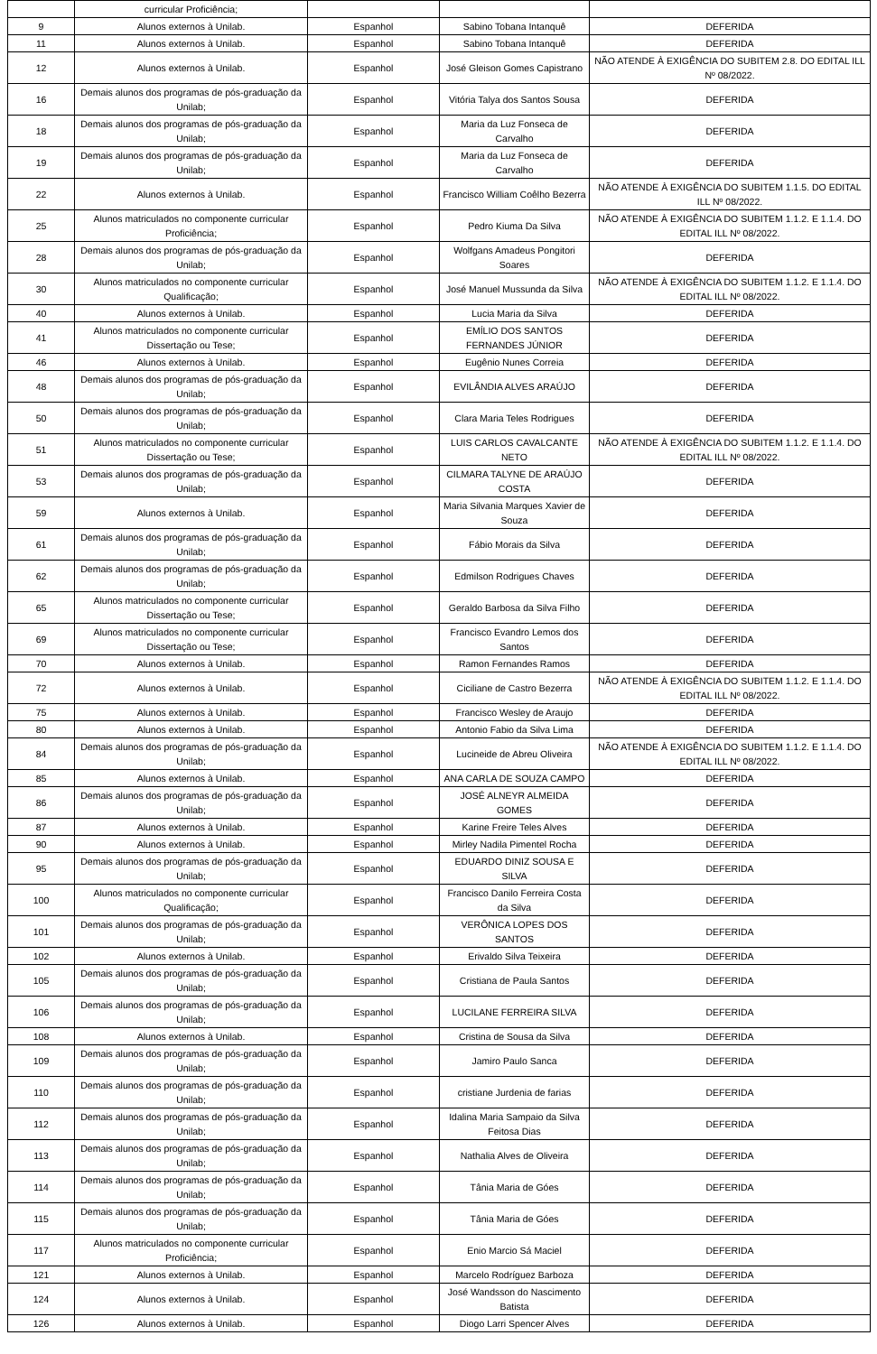| | curricular Proficiência; | | | |
| 9 | Alunos externos à Unilab. | Espanhol | Sabino Tobana Intanquê | DEFERIDA |
| 11 | Alunos externos à Unilab. | Espanhol | Sabino Tobana Intanquê | DEFERIDA |
| 12 | Alunos externos à Unilab. | Espanhol | José Gleison Gomes Capistrano | NÃO ATENDE À EXIGÊNCIA DO SUBITEM 2.8. DO EDITAL ILL Nº 08/2022. |
| 16 | Demais alunos dos programas de pós-graduação da Unilab; | Espanhol | Vitória Talya dos Santos Sousa | DEFERIDA |
| 18 | Demais alunos dos programas de pós-graduação da Unilab; | Espanhol | Maria da Luz Fonseca de Carvalho | DEFERIDA |
| 19 | Demais alunos dos programas de pós-graduação da Unilab; | Espanhol | Maria da Luz Fonseca de Carvalho | DEFERIDA |
| 22 | Alunos externos à Unilab. | Espanhol | Francisco William Coêlho Bezerra | NÃO ATENDE À EXIGÊNCIA DO SUBITEM 1.1.5. DO EDITAL ILL Nº 08/2022. |
| 25 | Alunos matriculados no componente curricular Proficiência; | Espanhol | Pedro Kiuma Da Silva | NÃO ATENDE À EXIGÊNCIA DO SUBITEM 1.1.2. E 1.1.4. DO EDITAL ILL Nº 08/2022. |
| 28 | Demais alunos dos programas de pós-graduação da Unilab; | Espanhol | Wolfgans Amadeus Pongitori Soares | DEFERIDA |
| 30 | Alunos matriculados no componente curricular Qualificação; | Espanhol | José Manuel Mussunda da Silva | NÃO ATENDE À EXIGÊNCIA DO SUBITEM 1.1.2. E 1.1.4. DO EDITAL ILL Nº 08/2022. |
| 40 | Alunos externos à Unilab. | Espanhol | Lucia Maria da Silva | DEFERIDA |
| 41 | Alunos matriculados no componente curricular Dissertação ou Tese; | Espanhol | EMÍLIO DOS SANTOS FERNANDES JÚNIOR | DEFERIDA |
| 46 | Alunos externos à Unilab. | Espanhol | Eugênio Nunes Correia | DEFERIDA |
| 48 | Demais alunos dos programas de pós-graduação da Unilab; | Espanhol | EVILÂNDIA ALVES ARAÚJO | DEFERIDA |
| 50 | Demais alunos dos programas de pós-graduação da Unilab; | Espanhol | Clara Maria Teles Rodrigues | DEFERIDA |
| 51 | Alunos matriculados no componente curricular Dissertação ou Tese; | Espanhol | LUIS CARLOS CAVALCANTE NETO | NÃO ATENDE À EXIGÊNCIA DO SUBITEM 1.1.2. E 1.1.4. DO EDITAL ILL Nº 08/2022. |
| 53 | Demais alunos dos programas de pós-graduação da Unilab; | Espanhol | CILMARA TALYNE DE ARAÚJO COSTA | DEFERIDA |
| 59 | Alunos externos à Unilab. | Espanhol | Maria Silvania Marques Xavier de Souza | DEFERIDA |
| 61 | Demais alunos dos programas de pós-graduação da Unilab; | Espanhol | Fábio Morais da Silva | DEFERIDA |
| 62 | Demais alunos dos programas de pós-graduação da Unilab; | Espanhol | Edmilson Rodrigues Chaves | DEFERIDA |
| 65 | Alunos matriculados no componente curricular Dissertação ou Tese; | Espanhol | Geraldo Barbosa da Silva Filho | DEFERIDA |
| 69 | Alunos matriculados no componente curricular Dissertação ou Tese; | Espanhol | Francisco Evandro Lemos dos Santos | DEFERIDA |
| 70 | Alunos externos à Unilab. | Espanhol | Ramon Fernandes Ramos | DEFERIDA |
| 72 | Alunos externos à Unilab. | Espanhol | Ciciliane de Castro Bezerra | NÃO ATENDE À EXIGÊNCIA DO SUBITEM 1.1.2. E 1.1.4. DO EDITAL ILL Nº 08/2022. |
| 75 | Alunos externos à Unilab. | Espanhol | Francisco Wesley de Araujo | DEFERIDA |
| 80 | Alunos externos à Unilab. | Espanhol | Antonio Fabio da Silva Lima | DEFERIDA |
| 84 | Demais alunos dos programas de pós-graduação da Unilab; | Espanhol | Lucineide de Abreu Oliveira | NÃO ATENDE À EXIGÊNCIA DO SUBITEM 1.1.2. E 1.1.4. DO EDITAL ILL Nº 08/2022. |
| 85 | Alunos externos à Unilab. | Espanhol | ANA CARLA DE SOUZA CAMPO | DEFERIDA |
| 86 | Demais alunos dos programas de pós-graduação da Unilab; | Espanhol | JOSÉ ALNEYR ALMEIDA GOMES | DEFERIDA |
| 87 | Alunos externos à Unilab. | Espanhol | Karine Freire Teles Alves | DEFERIDA |
| 90 | Alunos externos à Unilab. | Espanhol | Mirley Nadila Pimentel Rocha | DEFERIDA |
| 95 | Demais alunos dos programas de pós-graduação da Unilab; | Espanhol | EDUARDO DINIZ SOUSA E SILVA | DEFERIDA |
| 100 | Alunos matriculados no componente curricular Qualificação; | Espanhol | Francisco Danilo Ferreira Costa da Silva | DEFERIDA |
| 101 | Demais alunos dos programas de pós-graduação da Unilab; | Espanhol | VERÔNICA LOPES DOS SANTOS | DEFERIDA |
| 102 | Alunos externos à Unilab. | Espanhol | Erivaldo Silva Teixeira | DEFERIDA |
| 105 | Demais alunos dos programas de pós-graduação da Unilab; | Espanhol | Cristiana de Paula Santos | DEFERIDA |
| 106 | Demais alunos dos programas de pós-graduação da Unilab; | Espanhol | LUCILANE FERREIRA SILVA | DEFERIDA |
| 108 | Alunos externos à Unilab. | Espanhol | Cristina de Sousa da Silva | DEFERIDA |
| 109 | Demais alunos dos programas de pós-graduação da Unilab; | Espanhol | Jamiro Paulo Sanca | DEFERIDA |
| 110 | Demais alunos dos programas de pós-graduação da Unilab; | Espanhol | cristiane Jurdenia de farias | DEFERIDA |
| 112 | Demais alunos dos programas de pós-graduação da Unilab; | Espanhol | Idalina Maria Sampaio da Silva Feitosa Dias | DEFERIDA |
| 113 | Demais alunos dos programas de pós-graduação da Unilab; | Espanhol | Nathalia Alves de Oliveira | DEFERIDA |
| 114 | Demais alunos dos programas de pós-graduação da Unilab; | Espanhol | Tânia Maria de Góes | DEFERIDA |
| 115 | Demais alunos dos programas de pós-graduação da Unilab; | Espanhol | Tânia Maria de Góes | DEFERIDA |
| 117 | Alunos matriculados no componente curricular Proficiência; | Espanhol | Enio Marcio Sá Maciel | DEFERIDA |
| 121 | Alunos externos à Unilab. | Espanhol | Marcelo Rodríguez Barboza | DEFERIDA |
| 124 | Alunos externos à Unilab. | Espanhol | José Wandsson do Nascimento Batista | DEFERIDA |
| 126 | Alunos externos à Unilab. | Espanhol | Diogo Larri Spencer Alves | DEFERIDA |